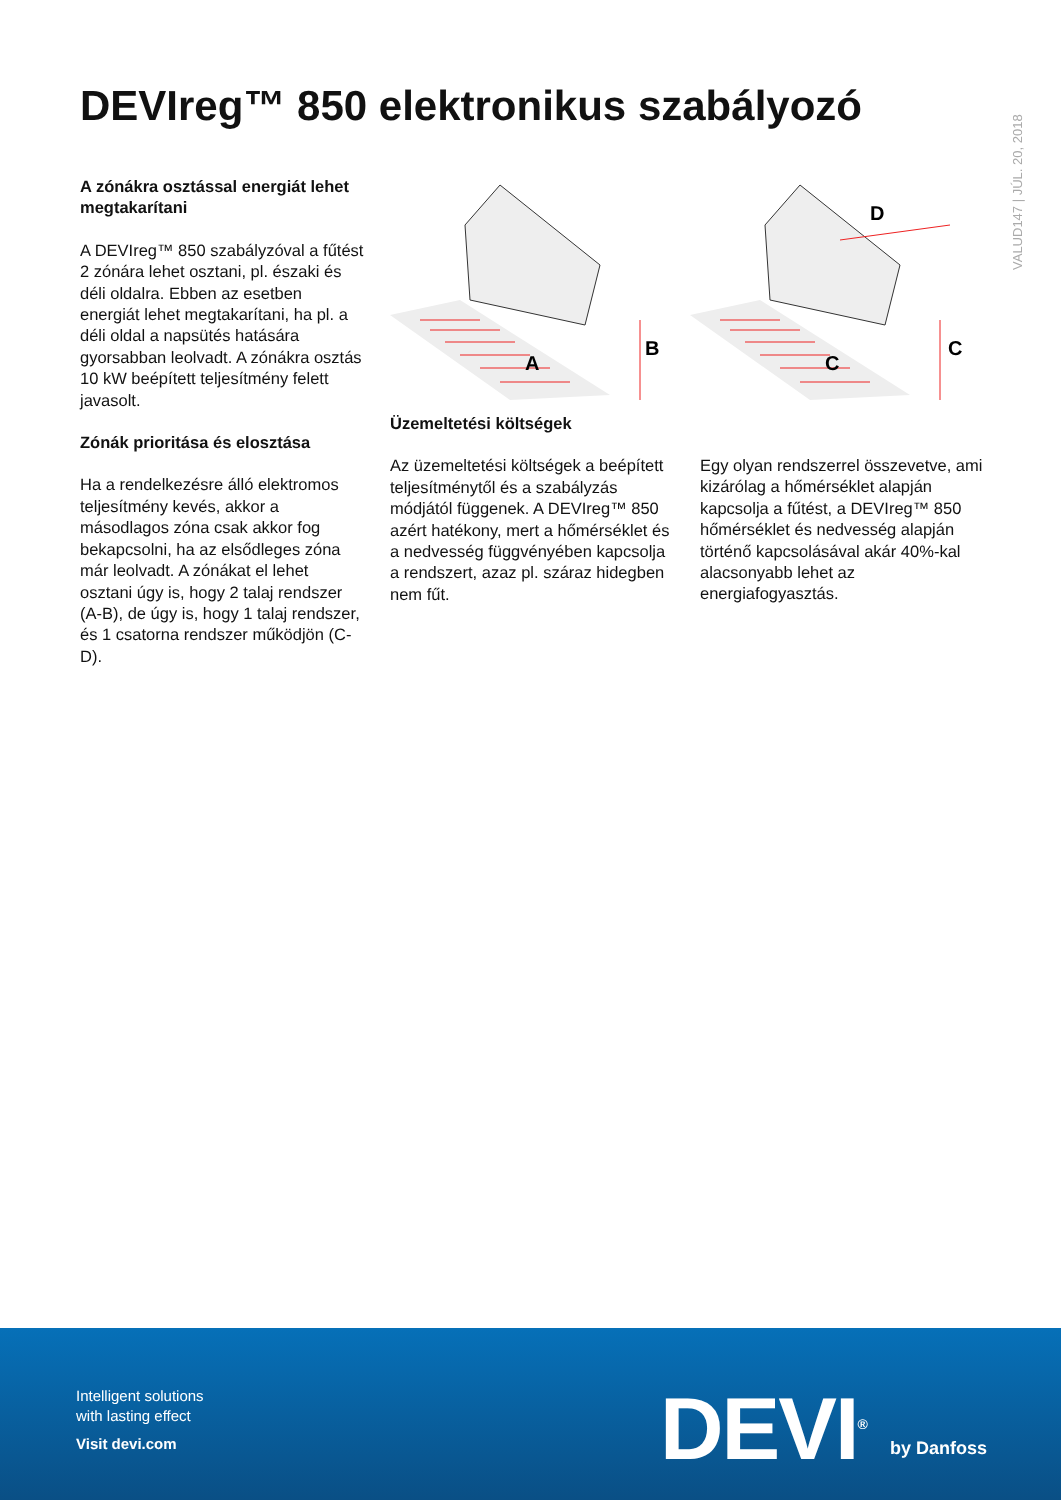DEVIreg™ 850 elektronikus szabályozó
VALUD147 | JÚL. 20, 2018
A zónákra osztással energiát lehet megtakarítani
A DEVIreg™ 850 szabályzóval a fűtést 2 zónára lehet osztani, pl. északi és déli oldalra. Ebben az esetben energiát lehet megtakarítani, ha pl. a déli oldal a napsütés hatására gyorsabban leolvadt. A zónákra osztás 10 kW beépített teljesítmény felett javasolt.
Zónák prioritása és elosztása
Ha a rendelkezésre álló elektromos teljesítmény kevés, akkor a másodlagos zóna csak akkor fog bekapcsolni, ha az elsődleges zóna már leolvadt. A zónákat el lehet osztani úgy is, hogy 2 talaj rendszer (A-B), de úgy is, hogy 1 talaj rendszer, és 1 csatorna rendszer működjön (C-D).
A
B
D
C
C
Üzemeltetési költségek
Az üzemeltetési költségek a beépített teljesítménytől és a szabályzás módjától függenek. A DEVIreg™ 850 azért hatékony, mert a hőmérséklet és a nedvesség függvényében kapcsolja a rendszert, azaz pl. száraz hidegben nem fűt.
Egy olyan rendszerrel összevetve, ami kizárólag a hőmérséklet alapján kapcsolja a fűtést, a DEVIreg™ 850 hőmérséklet és nedvesség alapján történő kapcsolásával akár 40%-kal alacsonyabb lehet az energiafogyasztás.
Intelligent solutions
with lasting effect
Visit devi.com
DEVI<sup>®</sup> by Danfoss